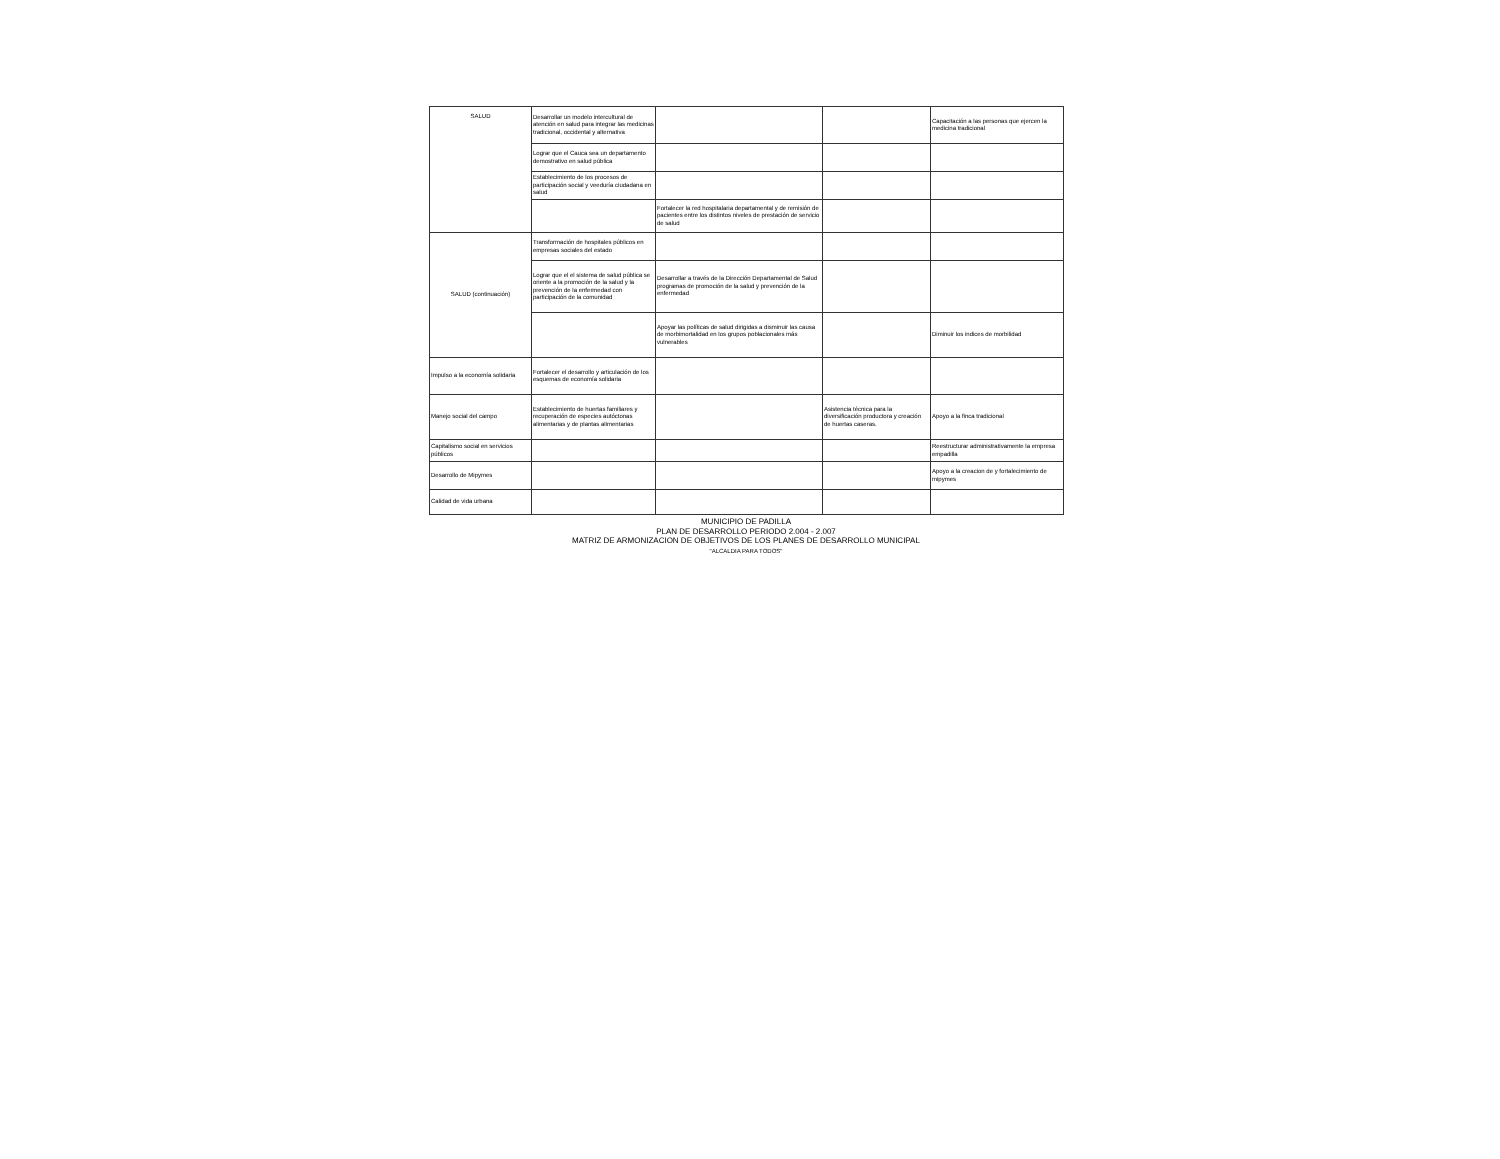| SALUD | Desarrollar un modelo intercultural de atención en salud para integrar las medicinas tradicional, occidental y alternativa | | | Capacitación a las personas que ejercen la medicina tradicional |
| | Lograr que el Cauca sea un departamento demostrativo en salud pública | | | |
| | Establecimiento de los procesos de participación social y veeduría ciudadana en salud | | | |
| | | Fortalecer la red hospitalaria departamental y de remisión de pacientes entre los distintos niveles de prestación de servicio de salud | | |
| SALUD (continuación) | Transformación de hospitales públicos en empresas sociales del estado | | | |
| | Lograr que el el sistema de salud pública se oriente a la promoción de la salud y la prevención de la enfermedad con participación de la comunidad | Desarrollar a través de la Dirección Departamental de Salud programas de promoción de la salud y prevención de la enfermedad | | |
| | | Apoyar las políticas de salud dirigidas a disminuir las causa de morbimortalidad en los grupos poblacionales más vulnerables | | Diminuir los indices de morbilidad |
| Impulso a la economía solidaria | Fortalecer el desarrollo y articulación de los esquemas de economía solidaria | | | |
| Manejo social del campo | Establecimiento de huertas familiares y recuperación de especies autóctonas alimentarias y de plantas alimentarias | | Asistencia técnica para la diversificación productora y creación de huertas caseras. | Apoyo a la finca tradicional |
| Capitalismo social en servicios públicos | | | | Reestructurar administrativamente la empresa empadilla |
| Desarrollo de Mipymes | | | | Apoyo a la creacion de y fortalecimiento de mipymes |
| Calidad de vida urbana | | | | |
MUNICIPIO DE PADILLA
PLAN DE DESARROLLO PERIODO 2.004 - 2.007
MATRIZ DE ARMONIZACION DE OBJETIVOS DE LOS PLANES DE DESARROLLO MUNICIPAL
"ALCALDIA PARA TODOS"